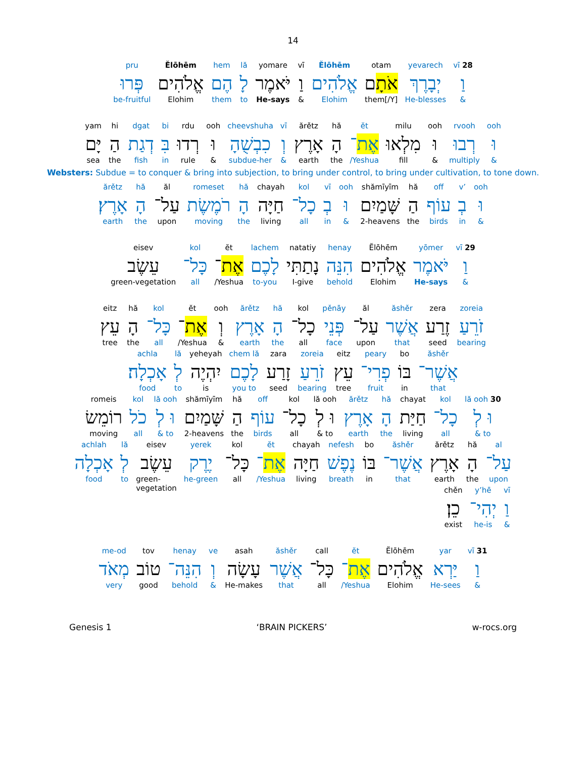14
vī 28
וַ
&
yevarech
יְבָרֶךְ
He-blesses
otam
אֹתָם
them[/Y]
Ĕlōhēm
אֱלֹהִים
Elohim
vī
וַ
&
yomare
יֹּאמֶר
He-says
lă
לָ
to
hem
הֶם
them
Ĕlōhēm
אֱלֹהִים
Elohim
pru
פְּרוּ
be-fruitful
ooh
וּ
&
rvooh
רְבוּ
multiply
ooh
וּ
&
milu
מִלְאוּ
fill
ĕt
אֶת־
/Yeshua
hă
הָ
the
ărětz
אָרֶץ
earth
vī
וְ
&
cheevshuha
כִבְשֻׁהָ
subdue-her
ooh
וּ
&
rdu
רְדוּ
rule
bi
בִּ
in
dgat
דְגַת
fish
hi
הַ
the
yam
יָּם
sea
Websters: Subdue = to conquer & bring into subjection, to bring under control, to bring under cultivation, to tone down.
ooh
וּ
&
v’
בְ
in
off
עוֹף
birds
hă
הַ
the
shămīyīm
שָּׁמַיִם
2-heavens
ooh
וּ
&
vī
בְ
in
kol
כָל־
all
chayah
חַיָּה
living
hă
הָ
the
romeset
רֹמֶשֶׂת
moving
ăl
עַל־
upon
hă
הָ
the
ărětz
אָרֶץ׃
earth
vī 29
וַ
&
yōmer
יֹּאמֶר
He-says
Ĕlōhēm
אֱלֹהִים
Elohim
henay
הִנֵּה
behold
natatiy
נָתַתִּי
I-give
lachem
לָכֶם
to-you
ĕt
אֶת־
/Yeshua
kol
כָּל־
all
eisev
עֵשֶׂב
green-vegetation
zoreia
זֹרֵעַ
bearing
zera
זֶרַע
seed
ăshěr
אֲשֶׁר
that
ăl
עַל־
upon
pěnāy
פְּנֵי
face
kol
כָל־
all
hă
הָ
the
ărětz
אָרֶץ
earth
ooh
וְ
&
ĕt
אֶת־
/Yeshua
kol
כָּל־
all
hă
הָ
the
eitz
עֵץ
tree
ăshěr
אֲשֶׁר־
that
bo
בּוֹ
in
peary
פְרִי־
fruit
eitz
עֵץ
tree
zoreia
זֹרֵעַ
bearing
zara
זָרַע
seed
chem lă
לָכֶם
you to
yeheyah
יִהְיֶה
is
lă
לְ
to
achla
אָכְלָה׃
food
lă ooh 30
וּ לְ
& to
kol
כָל־
all
chayat
חַיַּת
living
hă
הָ
the
ărětz
אָרֶץ
earth
lă ooh
וּ לְ
& to
kol
כָל־
all
off
עוֹף
birds
hă
הַ
the
shămīyīm
שָּׁמַיִם
2-heavens
lă ooh
וּ לְ
& to
kol
כֹל
all
romeis
רוֹמֵשׂ
moving
al
עַל־
upon
hă
הָ
the
ărětz
אָרֶץ
earth
ăshěr
אֲשֶׁר־
that
bo
בּוֹ
in
nefesh
נֶפֶשׁ
breath
chayah
חַיָּה
living
ĕt
אֶת־
/Yeshua
kol
כָּל־
all
yerek
יֶרֶק
he-green
eisev
עֵשֶׂב
green-
vegetation
lă
לְ
to
achlah
אָכְלָה
food
vī
וַ
&
y’hē
יְהִי־
he-is
chěn
כֵן׃
exist
vī 31
וַ
&
yar
יַּרְא
He-sees
Ĕlōhēm
אֱלֹהִים
Elohim
ĕt
אֶת־
/Yeshua
call
כָּל־
all
ăshěr
אֲשֶׁר
that
asah
עָשָׂה
He-makes
ve
וְ
&
henay
הִנֵּה־
behold
tov
טוֹב
good
me-od
מְאֹד
very
Genesis 1 ‘BRAIN PICKERS’ w-rocs.org